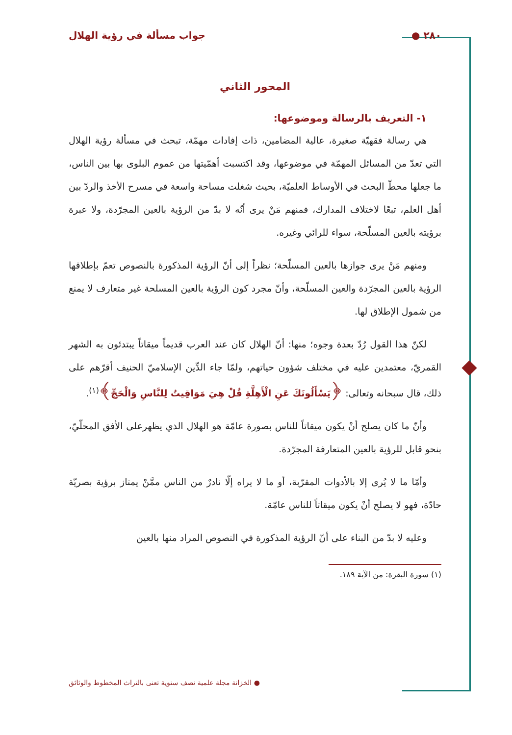٢٨٠ ● جواب مسألة في رؤية الهلال
المحور الثاني
١- التعريف بالرسالة وموضوعها:
هي رسالة فقهيّة صغيرة، عالية المضامين، ذات إفادات مهمّة، تبحث في مسألة رؤية الهلال التي تعدّ من المسائل المهمّة في موضوعها، وقد اكتسبت أهمّيتها من عموم البلوى بها بين الناس، ما جعلها محطّ البحث في الأوساط العلميّة، بحيث شغلت مساحة واسعة في مسرح الأخذ والردّ بين أهل العلم، تبعًا لاختلاف المدارك، فمنهم مَنْ يرى أنّه لا بدّ من الرؤية بالعين المجرّدة، ولا عبرة برؤيته بالعين المسلّحة، سواء للرائي وغيره.
ومنهم مَنْ يرى جوازها بالعين المسلّحة؛ نظراً إلى أنّ الرؤية المذكورة بالنصوص تعمّ بإطلاقها الرؤية بالعين المجرّدة والعين المسلّحة، وأنّ مجرد كون الرؤية بالعين المسلحة غير متعارف لا يمنع من شمول الإطلاق لها.
لكنّ هذا القول رُدّ بعدة وجوه؛ منها: أنّ الهلال كان عند العرب قديماً ميقاتاً يبتدئون به الشهر القمريّ، معتمدين عليه في مختلف شؤون حياتهم، ولمّا جاء الدِّين الإسلاميّ الحنيف أقرّهم على ذلك، قال سبحانه وتعالى: ﴿يَسْأَلُونَكَ عَنِ الْأَهِلَّةِ قُلْ هِيَ مَوَاقِيتُ لِلنَّاسِ وَالْحَجِّ﴾<sup>(١)</sup>.
وأنّ ما كان يصلح أنْ يكون ميقاتاً للناس بصورة عامّة هو الهلال الذي يظهرعلى الأفق المحلّيّ، بنحو قابل للرؤية بالعين المتعارفة المجرّدة.
وأمّا ما لا يُرى إلا بالأدوات المقرّبة، أو ما لا يراه إلّا نادرٌ من الناس ممَّنْ يمتاز برؤية بصريّة حادّة، فهو لا يصلح أنْ يكون ميقاتاً للناس عامّة.
وعليه لا بدّ من البناء على أنّ الرؤية المذكورة في النصوص المراد منها بالعين
(١) سورة البقرة: من الآية ١٨٩.
● الخزانة مجلة علمية نصف سنوية تعنى بالتراث المخطوط والوثائق